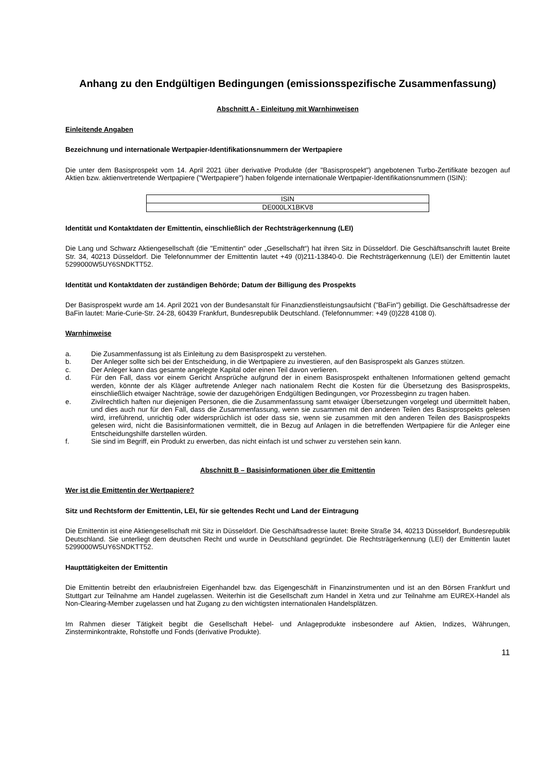Anhang zu den Endgültigen Bedingungen (emissionsspezifische Zusammenfassung)
Abschnitt A - Einleitung mit Warnhinweisen
Einleitende Angaben
Bezeichnung und internationale Wertpapier-Identifikationsnummern der Wertpapiere
Die unter dem Basisprospekt vom 14. April 2021 über derivative Produkte (der "Basisprospekt") angebotenen Turbo-Zertifikate bezogen auf Aktien bzw. aktienvertretende Wertpapiere ("Wertpapiere") haben folgende internationale Wertpapier-Identifikationsnummern (ISIN):
| ISIN |
| --- |
| DE000LX1BKV8 |
Identität und Kontaktdaten der Emittentin, einschließlich der Rechtsträgerkennung (LEI)
Die Lang und Schwarz Aktiengesellschaft (die "Emittentin" oder „Gesellschaft“) hat ihren Sitz in Düsseldorf. Die Geschäftsanschrift lautet Breite Str. 34, 40213 Düsseldorf. Die Telefonnummer der Emittentin lautet +49 (0)211-13840-0. Die Rechtsträgerkennung (LEI) der Emittentin lautet 5299000W5UY6SNDKTT52.
Identität und Kontaktdaten der zuständigen Behörde; Datum der Billigung des Prospekts
Der Basisprospekt wurde am 14. April 2021 von der Bundesanstalt für Finanzdienstleistungsaufsicht ("BaFin") gebilligt. Die Geschäftsadresse der BaFin lautet: Marie-Curie-Str. 24-28, 60439 Frankfurt, Bundesrepublik Deutschland. (Telefonnummer: +49 (0)228 4108 0).
Warnhinweise
a. Die Zusammenfassung ist als Einleitung zu dem Basisprospekt zu verstehen.
b. Der Anleger sollte sich bei der Entscheidung, in die Wertpapiere zu investieren, auf den Basisprospekt als Ganzes stützen.
c. Der Anleger kann das gesamte angelegte Kapital oder einen Teil davon verlieren.
d. Für den Fall, dass vor einem Gericht Ansprüche aufgrund der in einem Basisprospekt enthaltenen Informationen geltend gemacht werden, könnte der als Kläger auftretende Anleger nach nationalem Recht die Kosten für die Übersetzung des Basisprospekts, einschließlich etwaiger Nachträge, sowie der dazugehörigen Endgültigen Bedingungen, vor Prozessbeginn zu tragen haben.
e. Zivilrechtlich haften nur diejenigen Personen, die die Zusammenfassung samt etwaiger Übersetzungen vorgelegt und übermittelt haben, und dies auch nur für den Fall, dass die Zusammenfassung, wenn sie zusammen mit den anderen Teilen des Basisprospekts gelesen wird, irreführend, unrichtig oder widersprüchlich ist oder dass sie, wenn sie zusammen mit den anderen Teilen des Basisprospekts gelesen wird, nicht die Basisinformationen vermittelt, die in Bezug auf Anlagen in die betreffenden Wertpapiere für die Anleger eine Entscheidungshilfe darstellen würden.
f. Sie sind im Begriff, ein Produkt zu erwerben, das nicht einfach ist und schwer zu verstehen sein kann.
Abschnitt B – Basisinformationen über die Emittentin
Wer ist die Emittentin der Wertpapiere?
Sitz und Rechtsform der Emittentin, LEI, für sie geltendes Recht und Land der Eintragung
Die Emittentin ist eine Aktiengesellschaft mit Sitz in Düsseldorf. Die Geschäftsadresse lautet: Breite Straße 34, 40213 Düsseldorf, Bundesrepublik Deutschland. Sie unterliegt dem deutschen Recht und wurde in Deutschland gegründet. Die Rechtsträgerkennung (LEI) der Emittentin lautet 5299000W5UY6SNDKTT52.
Haupttätigkeiten der Emittentin
Die Emittentin betreibt den erlaubnisfreien Eigenhandel bzw. das Eigengeschäft in Finanzinstrumenten und ist an den Börsen Frankfurt und Stuttgart zur Teilnahme am Handel zugelassen. Weiterhin ist die Gesellschaft zum Handel in Xetra und zur Teilnahme am EUREX-Handel als Non-Clearing-Member zugelassen und hat Zugang zu den wichtigsten internationalen Handelsplätzen.
Im Rahmen dieser Tätigkeit begibt die Gesellschaft Hebel- und Anlageprodukte insbesondere auf Aktien, Indizes, Währungen, Zinsterminkontrakte, Rohstoffe und Fonds (derivative Produkte).
11